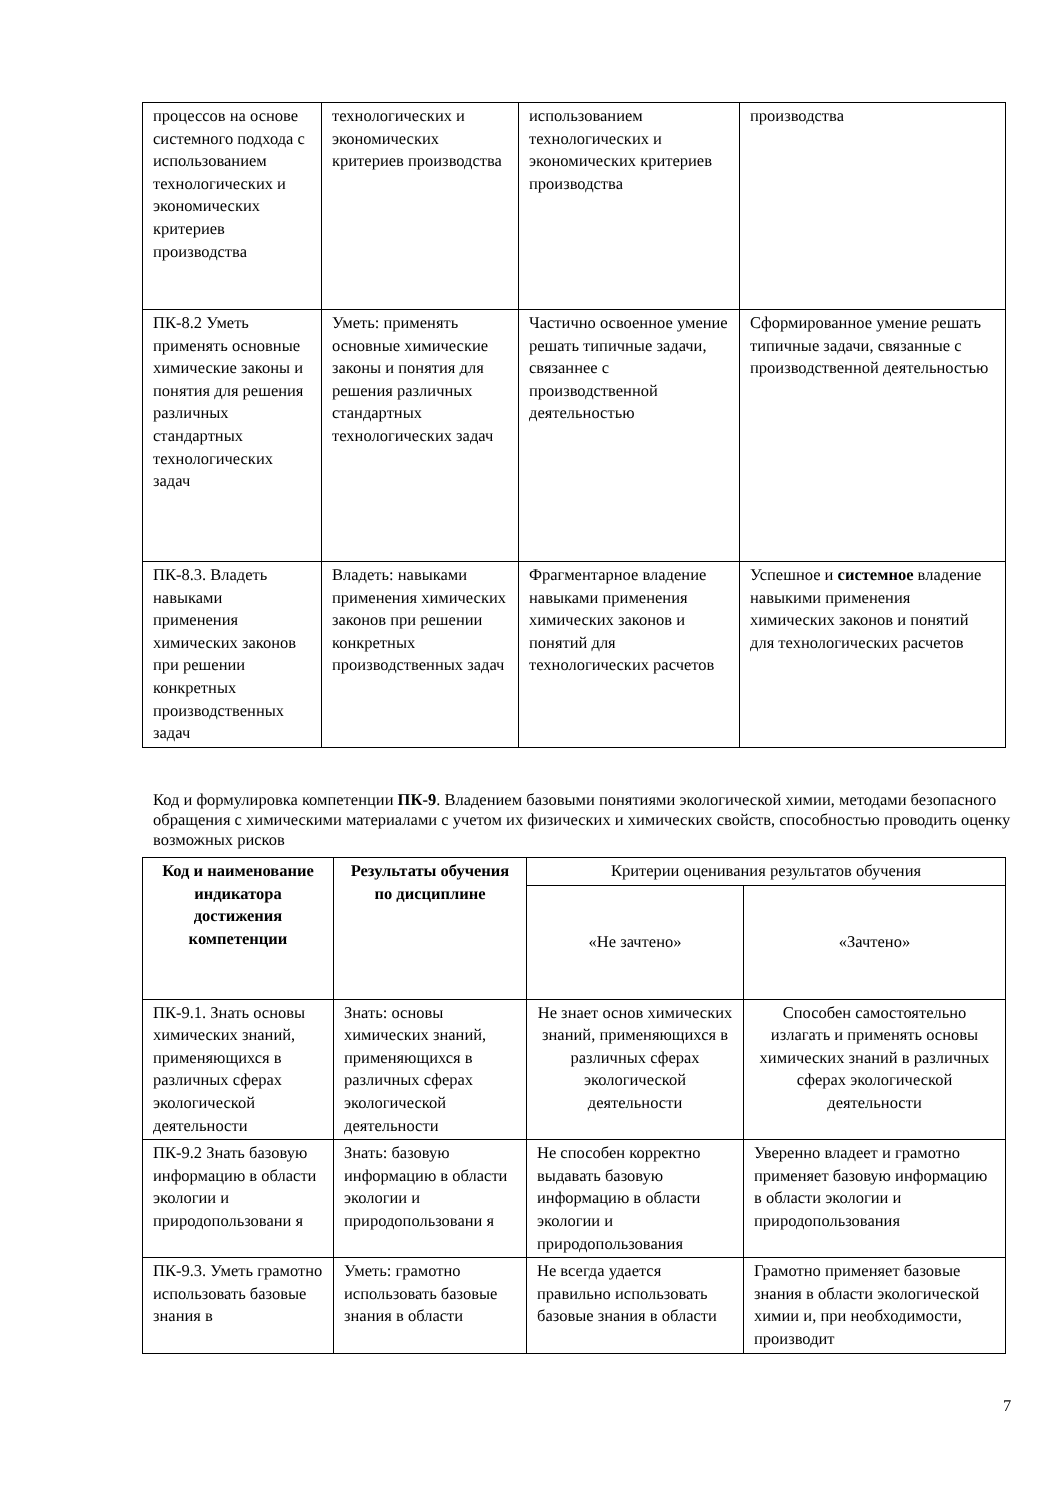| процессов на основе системного подхода с использованием технологических и экономических критериев производства | технологических и экономических критериев производства | использованием технологических и экономических критериев производства | производства |
| ПК-8.2 Уметь применять основные химические законы и понятия для решения различных стандартных технологических задач | Уметь: применять основные химические законы и понятия для решения различных стандартных технологических задач | Частично освоенное умение решать типичные задачи, связаннее с производственной деятельностью | Сформированное умение решать типичные задачи, связанные с производственной деятельностью |
| ПК-8.3. Владеть навыками применения химических законов при решении конкретных производственных задач | Владеть: навыками применения химических законов при решении конкретных производственных задач | Фрагментарное владение навыками применения химических законов и понятий для технологических расчетов | Успешное и системное владение навыкими применения химических законов и понятий для технологических расчетов |
Код и формулировка компетенции ПК-9. Владением базовыми понятиями экологической химии, методами безопасного обращения с химическими материалами с учетом их физических и химических свойств, способностью проводить оценку возможных рисков
| Код и наименование индикатора достижения компетенции | Результаты обучения по дисциплине | Критерии оценивания результатов обучения | |
| --- | --- | --- | --- |
| | | «Не зачтено» | «Зачтено» |
| ПК-9.1. Знать основы химических знаний, применяющихся в различных сферах экологической деятельности | Знать: основы химических знаний, применяющихся в различных сферах экологической деятельности | Не знает основ химических знаний, применяющихся в различных сферах экологической деятельности | Способен самостоятельно излагать и применять основы химических знаний в различных сферах экологической деятельности |
| ПК-9.2 Знать базовую информацию в области экологии и природопользовани я | Знать: базовую информацию в области экологии и природопользовани я | Не способен корректно выдавать базовую информацию в области экологии и природопользования | Уверенно владеет и грамотно применяет базовую информацию в области экологии и природопользования |
| ПК-9.3. Уметь грамотно использовать базовые знания в | Уметь: грамотно использовать базовые знания в области | Не всегда удается правильно использовать базовые знания в области | Грамотно применяет базовые знания в области экологической химии и, при необходимости, производит |
7